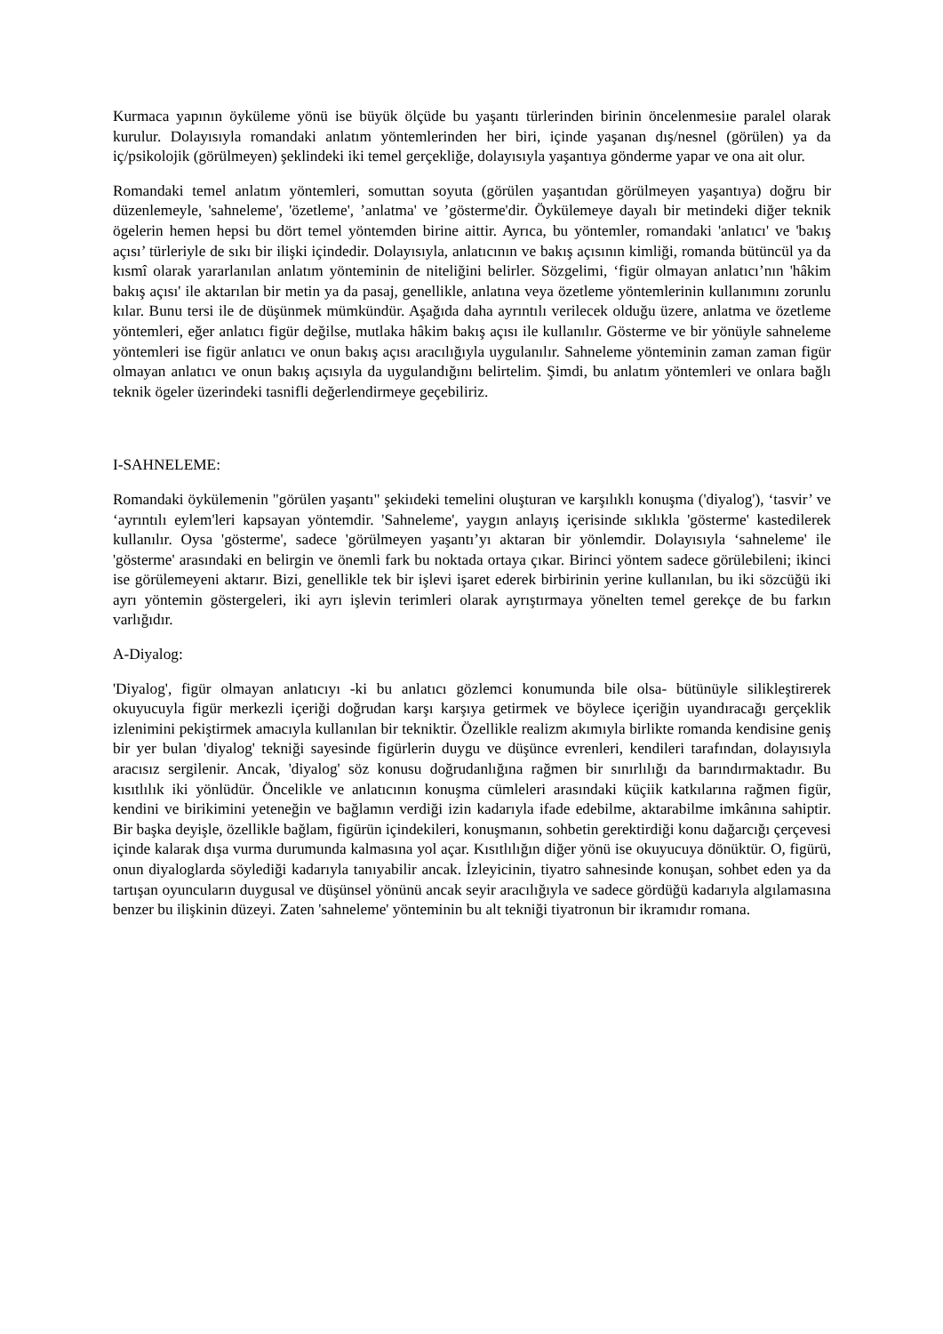Kurmaca yapının öyküleme yönü ise büyük ölçüde bu yaşantı türlerinden birinin öncelenmesiıe paralel olarak kurulur. Dolayısıyla romandaki anlatım yöntemlerinden her biri, içinde yaşanan dış/nesnel (görülen) ya da iç/psikolojik (görülmeyen) şeklindeki iki temel gerçekliğe, dolayısıyla yaşantıya gönderme yapar ve ona ait olur.
Romandaki temel anlatım yöntemleri, somuttan soyuta (görülen yaşantıdan görülmeyen yaşantıya) doğru bir düzenlemeyle, 'sahneleme', 'özetleme', ’anlatma' ve ’gösterme'dir. Öykülemeye dayalı bir metindeki diğer teknik ögelerin hemen hepsi bu dört temel yöntemden birine aittir. Ayrıca, bu yöntemler, romandaki 'anlatıcı' ve 'bakış açısı’ türleriyle de sıkı bir ilişki içindedir. Dolayısıyla, anlatıcının ve bakış açısının kimliği, romanda bütüncül ya da kısmî olarak yararlanılan anlatım yönteminin de niteliğini belirler. Sözgelimi, ‘figür olmayan anlatıcı’nın 'hâkim bakış açısı' ile aktarılan bir metin ya da pasaj, genellikle, anlatına veya özetleme yöntemlerinin kullanımını zorunlu kılar. Bunu tersi ile de düşünmek mümkündür. Aşağıda daha ayrıntılı verilecek olduğu üzere, anlatma ve özetleme yöntemleri, eğer anlatıcı figür değilse, mutlaka hâkim bakış açısı ile kullanılır. Gösterme ve bir yönüyle sahneleme yöntemleri ise figür anlatıcı ve onun bakış açısı aracılığıyla uygulanılır. Sahneleme yönteminin zaman zaman figür olmayan anlatıcı ve onun bakış açısıyla da uygulandığını belirtelim. Şimdi, bu anlatım yöntemleri ve onlara bağlı teknik ögeler üzerindeki tasnifli değerlendirmeye geçebiliriz.
I-SAHNELEME:
Romandaki öykülemenin "görülen yaşantı" şekiıdeki temelini oluşturan ve karşılıklı konuşma ('diyalog'), ‘tasvir’ ve ‘ayrıntılı eylem'leri kapsayan yöntemdir. 'Sahneleme', yaygın anlayış içerisinde sıklıkla 'gösterme' kastedilerek kullanılır. Oysa 'gösterme', sadece 'görülmeyen yaşantı’yı aktaran bir yönlemdir. Dolayısıyla ‘sahneleme' ile 'gösterme' arasındaki en belirgin ve önemli fark bu noktada ortaya çıkar. Birinci yöntem sadece görülebileni; ikinci ise görülemeyeni aktarır. Bizi, genellikle tek bir işlevi işaret ederek birbirinin yerine kullanılan, bu iki sözcüğü iki ayrı yöntemin göstergeleri, iki ayrı işlevin terimleri olarak ayrıştırmaya yönelten temel gerekçe de bu farkın varlığıdır.
A-Diyalog:
'Diyalog', figür olmayan anlatıcıyı -ki bu anlatıcı gözlemci konumunda bile olsa- bütünüyle silikleştirerek okuyucuyla figür merkezli içeriği doğrudan karşı karşıya getirmek ve böylece içeriğin uyandıracağı gerçeklik izlenimini pekiştirmek amacıyla kullanılan bir tekniktir. Özellikle realizm akımıyla birlikte romanda kendisine geniş bir yer bulan 'diyalog' tekniği sayesinde figürlerin duygu ve düşünce evrenleri, kendileri tarafından, dolayısıyla aracısız sergilenir. Ancak, 'diyalog' söz konusu doğrudanlığına rağmen bir sınırlılığı da barındırmaktadır. Bu kısıtlılık iki yönlüdür. Öncelikle ve anlatıcının konuşma cümleleri arasındaki küçiik katkılarına rağmen figür, kendini ve birikimini yeteneğin ve bağlamın verdiği izin kadarıyla ifade edebilme, aktarabilme imkânına sahiptir. Bir başka deyişle, özellikle bağlam, figürün içindekileri, konuşmanın, sohbetin gerektirdiği konu dağarcığı çerçevesi içinde kalarak dışa vurma durumunda kalmasına yol açar. Kısıtlılığın diğer yönü ise okuyucuya dönüktür. O, figürü, onun diyaloglarda söylediği kadarıyla tanıyabilir ancak. İzleyicinin, tiyatro sahnesinde konuşan, sohbet eden ya da tartışan oyuncuların duygusal ve düşünsel yönünü ancak seyir aracılığıyla ve sadece gördüğü kadarıyla algılamasına benzer bu ilişkinin düzeyi. Zaten 'sahneleme' yönteminin bu alt tekniği tiyatronun bir ikramıdır romana.